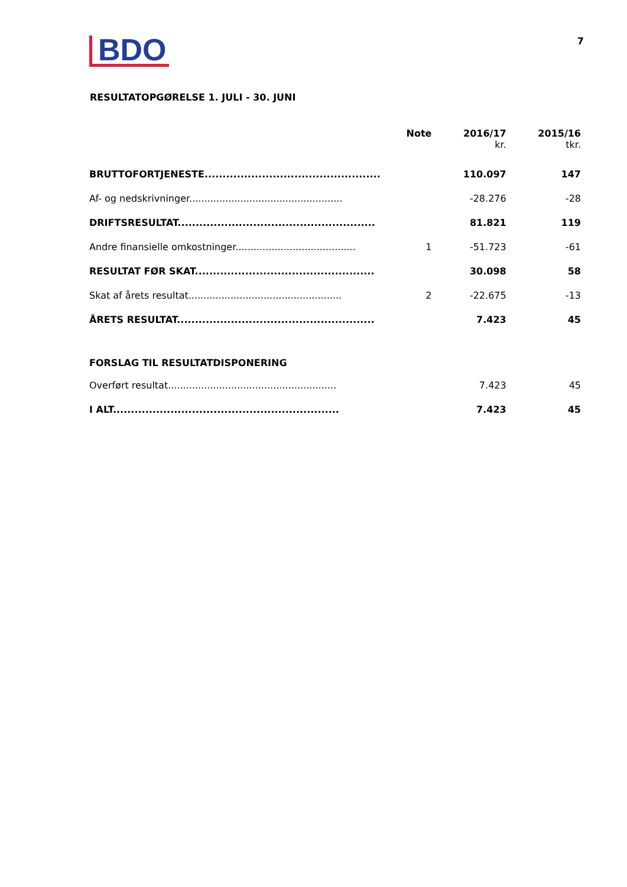BDO
7
RESULTATOPGØRELSE 1. JULI - 30. JUNI
| | Note | 2016/17 kr. | 2015/16 tkr. |
| --- | --- | --- | --- |
| BRUTTOFORTJENESTE................................................. | | 110.097 | 147 |
| Af- og nedskrivninger................................................... | | -28.276 | -28 |
| DRIFTSRESULTAT....................................................... | | 81.821 | 119 |
| Andre finansielle omkostninger........................................ | 1 | -51.723 | -61 |
| RESULTAT FØR SKAT.................................................. | | 30.098 | 58 |
| Skat af årets resultat................................................... | 2 | -22.675 | -13 |
| ÅRETS RESULTAT....................................................... | | 7.423 | 45 |
| FORSLAG TIL RESULTATDISPONERING | | | |
| Overført resultat........................................................ | | 7.423 | 45 |
| I ALT............................................................... | | 7.423 | 45 |